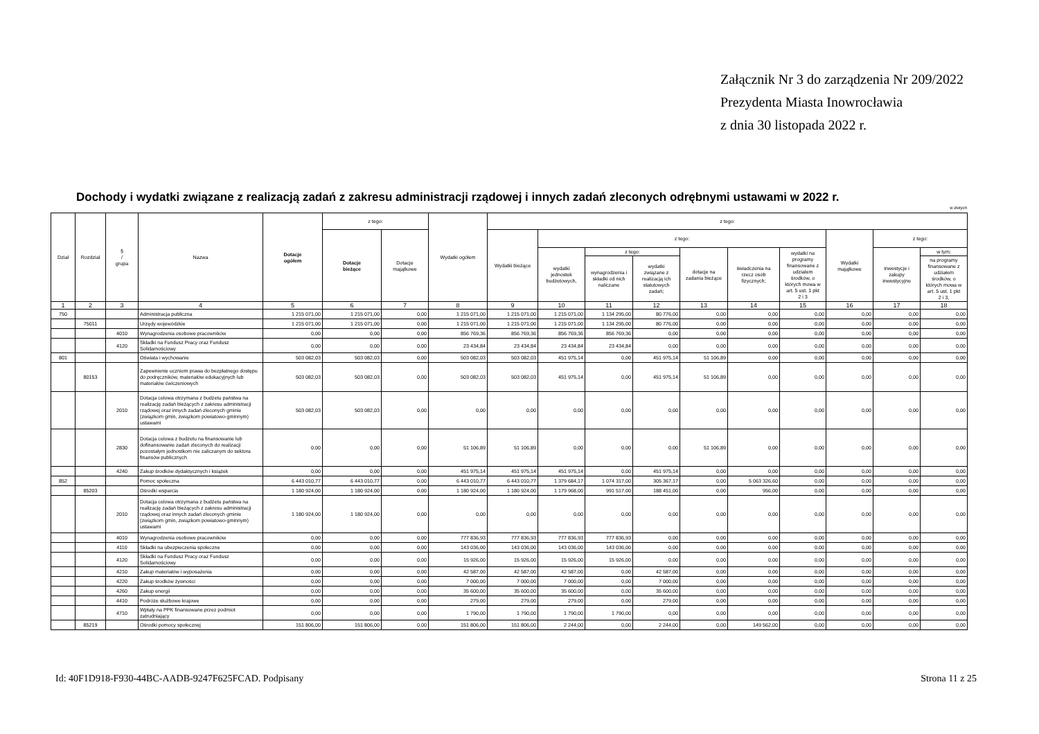Załącznik Nr 3 do zarządzenia Nr 209/2022
Prezydenta Miasta Inowrocławia
z dnia 30 listopada 2022 r.
Dochody i wydatki związane z realizacją zadań z zakresu administracji rządowej i innych zadań zleconych odrębnymi ustawami w 2022 r.
w złotych
| Dział | Rozdział | § / grupa | Nazwa | Dotacje ogółem | z tego: | | Wydatki ogółem | z tego: | | | | | | | | | |
| --- | --- | --- | --- | --- | --- | --- | --- | --- | --- | --- | --- | --- | --- | --- | --- | --- | --- |
| | | | | | Dotacje bieżące | Dotacje majątkowe | | Wydatki bieżące | z tego: | | | | | | Wydatki majątkowe | z tego: | |
| | | | | | | | | | wydatki jednostek budżetowych, | z tego: | | dotacje na zadania bieżące | świadczenia na rzecz osób fizycznych; | wydatki na programy finansowane z udziałem środków, o których mowa w art. 5 ust. 1 pkt 2 i 3 | | inwestycje i zakupy inwestycyjne | w tym: |
| | | | | | | | | | | wynagrodzenia i składki od nich naliczane | wydatki związane z realizacją ich statutowych zadań; | | | | | | na programy finansowane z udziałem środków, o których mowa w art. 5 ust. 1 pkt 2 i 3, |
| 1 | 2 | 3 | 4 | 5 | 6 | 7 | 8 | 9 | 10 | 11 | 12 | 13 | 14 | 15 | 16 | 17 | 18 |
| 750 | | | Administracja publiczna | 1 215 071,00 | 1 215 071,00 | 0,00 | 1 215 071,00 | 1 215 071,00 | 1 215 071,00 | 1 134 295,00 | 80 776,00 | 0,00 | 0,00 | 0,00 | 0,00 | 0,00 | 0,00 |
| | 75011 | | Urzędy wojewódzkie | 1 215 071,00 | 1 215 071,00 | 0,00 | 1 215 071,00 | 1 215 071,00 | 1 215 071,00 | 1 134 295,00 | 80 776,00 | 0,00 | 0,00 | 0,00 | 0,00 | 0,00 | 0,00 |
| | | 4010 | Wynagrodzenia osobowe pracowników | 0,00 | 0,00 | 0,00 | 856 769,36 | 856 769,36 | 856 769,36 | 856 769,36 | 0,00 | 0,00 | 0,00 | 0,00 | 0,00 | 0,00 | 0,00 |
| | | 4120 | Składki na Fundusz Pracy oraz Fundusz Solidarnościowy | 0,00 | 0,00 | 0,00 | 23 434,84 | 23 434,84 | 23 434,84 | 23 434,84 | 0,00 | 0,00 | 0,00 | 0,00 | 0,00 | 0,00 | 0,00 |
| 801 | | | Oświata i wychowanie | 503 082,03 | 503 082,03 | 0,00 | 503 082,03 | 503 082,03 | 451 975,14 | 0,00 | 451 975,14 | 51 106,89 | 0,00 | 0,00 | 0,00 | 0,00 | 0,00 |
| | 80153 | | Zapewnienie uczniom prawa do bezpłatnego dostępu do podręczników, materiałów edukacyjnych lub materiałów ćwiczeniowych | 503 082,03 | 503 082,03 | 0,00 | 503 082,03 | 503 082,03 | 451 975,14 | 0,00 | 451 975,14 | 51 106,89 | 0,00 | 0,00 | 0,00 | 0,00 | 0,00 |
| | | 2010 | Dotacja celowa otrzymana z budżetu państwa na realizację zadań bieżących z zakresu administracji rządowej oraz innych zadań zleconych gminie (związkom gmin, związkom powiatowo-gminnym) ustawami | 503 082,03 | 503 082,03 | 0,00 | 0,00 | 0,00 | 0,00 | 0,00 | 0,00 | 0,00 | 0,00 | 0,00 | 0,00 | 0,00 | 0,00 |
| | | 2830 | Dotacja celowa z budżetu na finansowanie lub dofinansowanie zadań zleconych do realizacji pozostałym jednostkom nie zaliczanym do sektora finansów publicznych | 0,00 | 0,00 | 0,00 | 51 106,89 | 51 106,89 | 0,00 | 0,00 | 0,00 | 51 106,89 | 0,00 | 0,00 | 0,00 | 0,00 | 0,00 |
| | | 4240 | Zakup środków dydaktycznych i książek | 0,00 | 0,00 | 0,00 | 451 975,14 | 451 975,14 | 451 975,14 | 0,00 | 451 975,14 | 0,00 | 0,00 | 0,00 | 0,00 | 0,00 | 0,00 |
| 852 | | | Pomoc społeczna | 6 443 010,77 | 6 443 010,77 | 0,00 | 6 443 010,77 | 6 443 010,77 | 1 379 684,17 | 1 074 317,00 | 305 367,17 | 0,00 | 5 063 326,60 | 0,00 | 0,00 | 0,00 | 0,00 |
| | 85203 | | Ośrodki wsparcia | 1 180 924,00 | 1 180 924,00 | 0,00 | 1 180 924,00 | 1 180 924,00 | 1 179 968,00 | 991 517,00 | 188 451,00 | 0,00 | 956,00 | 0,00 | 0,00 | 0,00 | 0,00 |
| | | 2010 | Dotacja celowa otrzymana z budżetu państwa na realizację zadań bieżących z zakresu administracji rządowej oraz innych zadań zleconych gminie (związkom gmin, związkom powiatowo-gminnym) ustawami | 1 180 924,00 | 1 180 924,00 | 0,00 | 0,00 | 0,00 | 0,00 | 0,00 | 0,00 | 0,00 | 0,00 | 0,00 | 0,00 | 0,00 | 0,00 |
| | | 4010 | Wynagrodzenia osobowe pracowników | 0,00 | 0,00 | 0,00 | 777 836,93 | 777 836,93 | 777 836,93 | 777 836,93 | 0,00 | 0,00 | 0,00 | 0,00 | 0,00 | 0,00 | 0,00 |
| | | 4110 | Składki na ubezpieczenia społeczne | 0,00 | 0,00 | 0,00 | 143 036,00 | 143 036,00 | 143 036,00 | 143 036,00 | 0,00 | 0,00 | 0,00 | 0,00 | 0,00 | 0,00 | 0,00 |
| | | 4120 | Składki na Fundusz Pracy oraz Fundusz Solidarnościowy | 0,00 | 0,00 | 0,00 | 15 926,00 | 15 926,00 | 15 926,00 | 15 926,00 | 0,00 | 0,00 | 0,00 | 0,00 | 0,00 | 0,00 | 0,00 |
| | | 4210 | Zakup materiałów i wyposażenia | 0,00 | 0,00 | 0,00 | 42 587,00 | 42 587,00 | 42 587,00 | 0,00 | 42 587,00 | 0,00 | 0,00 | 0,00 | 0,00 | 0,00 | 0,00 |
| | | 4220 | Zakup środków żywności | 0,00 | 0,00 | 0,00 | 7 000,00 | 7 000,00 | 7 000,00 | 0,00 | 7 000,00 | 0,00 | 0,00 | 0,00 | 0,00 | 0,00 | 0,00 |
| | | 4260 | Zakup energii | 0,00 | 0,00 | 0,00 | 35 600,00 | 35 600,00 | 35 600,00 | 0,00 | 35 600,00 | 0,00 | 0,00 | 0,00 | 0,00 | 0,00 | 0,00 |
| | | 4410 | Podróże służbowe krajowe | 0,00 | 0,00 | 0,00 | 279,00 | 279,00 | 279,00 | 0,00 | 279,00 | 0,00 | 0,00 | 0,00 | 0,00 | 0,00 | 0,00 |
| | | 4710 | Wpłaty na PPK finansowane przez podmiot zatrudniający | 0,00 | 0,00 | 0,00 | 1 790,00 | 1 790,00 | 1 790,00 | 1 790,00 | 0,00 | 0,00 | 0,00 | 0,00 | 0,00 | 0,00 | 0,00 |
| | 85219 | | Ośrodki pomocy społecznej | 151 806,00 | 151 806,00 | 0,00 | 151 806,00 | 151 806,00 | 2 244,00 | 0,00 | 2 244,00 | 0,00 | 149 562,00 | 0,00 | 0,00 | 0,00 | 0,00 |
Id: 40F1D918-F930-44BC-AADB-9247F625FCAD. Podpisany Strona 11 z 25